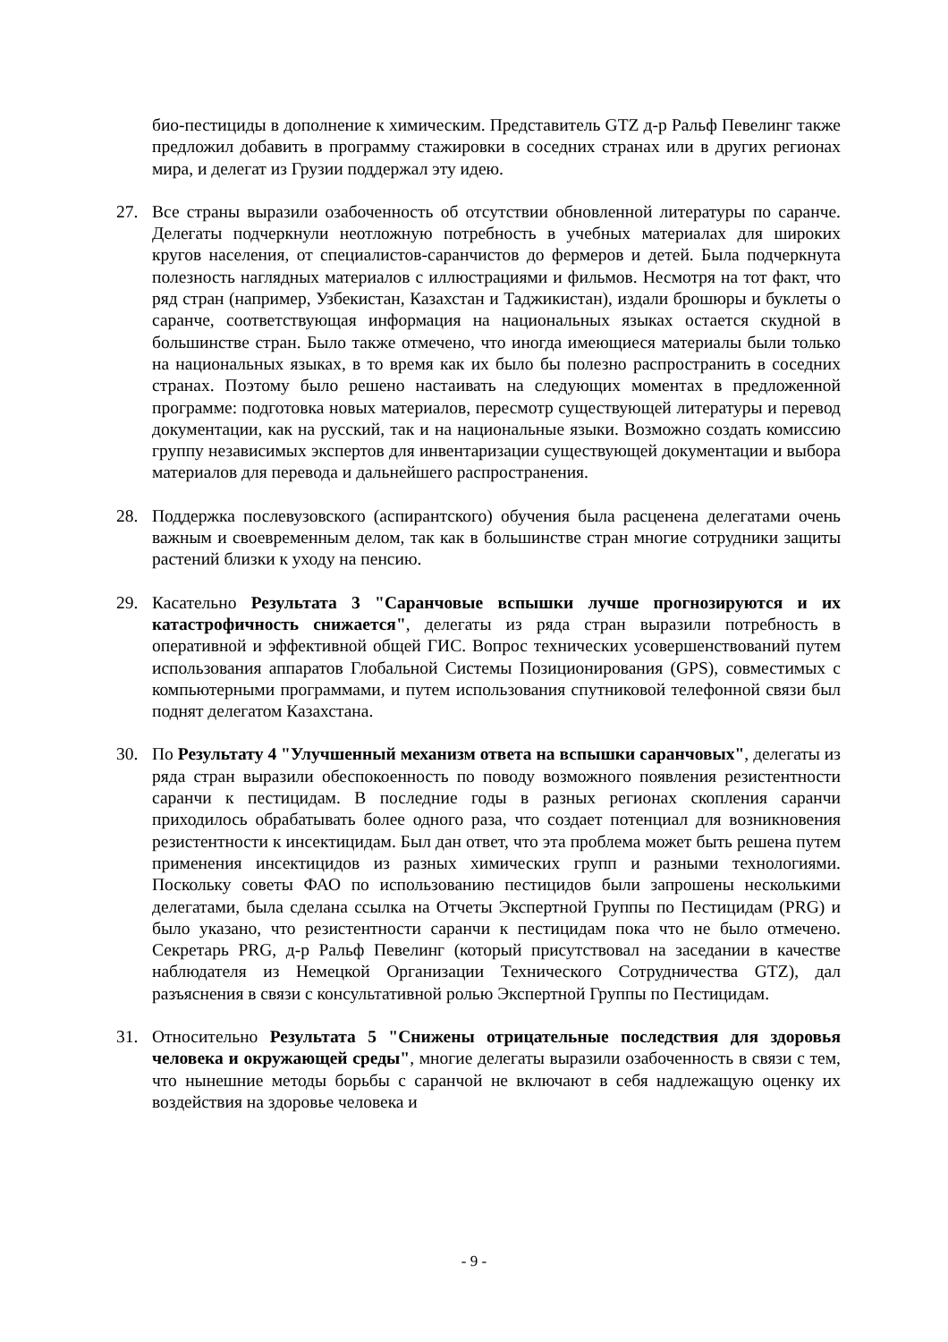био-пестициды в дополнение к химическим. Представитель GTZ д-р Ральф Певелинг также предложил добавить в программу стажировки в соседних странах или в других регионах мира, и делегат из Грузии поддержал эту идею.
27. Все страны выразили озабоченность об отсутствии обновленной литературы по саранче. Делегаты подчеркнули неотложную потребность в учебных материалах для широких кругов населения, от специалистов-саранчистов до фермеров и детей. Была подчеркнута полезность наглядных материалов с иллюстрациями и фильмов. Несмотря на тот факт, что ряд стран (например, Узбекистан, Казахстан и Таджикистан), издали брошюры и буклеты о саранче, соответствующая информация на национальных языках остается скудной в большинстве стран. Было также отмечено, что иногда имеющиеся материалы были только на национальных языках, в то время как их было бы полезно распространить в соседних странах. Поэтому было решено настаивать на следующих моментах в предложенной программе: подготовка новых материалов, пересмотр существующей литературы и перевод документации, как на русский, так и на национальные языки. Возможно создать комиссию группу независимых экспертов для инвентаризации существующей документации и выбора материалов для перевода и дальнейшего распространения.
28. Поддержка послевузовского (аспирантского) обучения была расценена делегатами очень важным и своевременным делом, так как в большинстве стран многие сотрудники защиты растений близки к уходу на пенсию.
29. Касательно Результата 3 "Саранчовые вспышки лучше прогнозируются и их катастрофичность снижается", делегаты из ряда стран выразили потребность в оперативной и эффективной общей ГИС. Вопрос технических усовершенствований путем использования аппаратов Глобальной Системы Позиционирования (GPS), совместимых с компьютерными программами, и путем использования спутниковой телефонной связи был поднят делегатом Казахстана.
30. По Результату 4 "Улучшенный механизм ответа на вспышки саранчовых", делегаты из ряда стран выразили обеспокоенность по поводу возможного появления резистентности саранчи к пестицидам. В последние годы в разных регионах скопления саранчи приходилось обрабатывать более одного раза, что создает потенциал для возникновения резистентности к инсектицидам. Был дан ответ, что эта проблема может быть решена путем применения инсектицидов из разных химических групп и разными технологиями. Поскольку советы ФАО по использованию пестицидов были запрошены несколькими делегатами, была сделана ссылка на Отчеты Экспертной Группы по Пестицидам (PRG) и было указано, что резистентности саранчи к пестицидам пока что не было отмечено. Секретарь PRG, д-р Ральф Певелинг (который присутствовал на заседании в качестве наблюдателя из Немецкой Организации Технического Сотрудничества GTZ), дал разъяснения в связи с консультативной ролью Экспертной Группы по Пестицидам.
31. Относительно Результата 5 "Снижены отрицательные последствия для здоровья человека и окружающей среды", многие делегаты выразили озабоченность в связи с тем, что нынешние методы борьбы с саранчой не включают в себя надлежащую оценку их воздействия на здоровье человека и
- 9 -